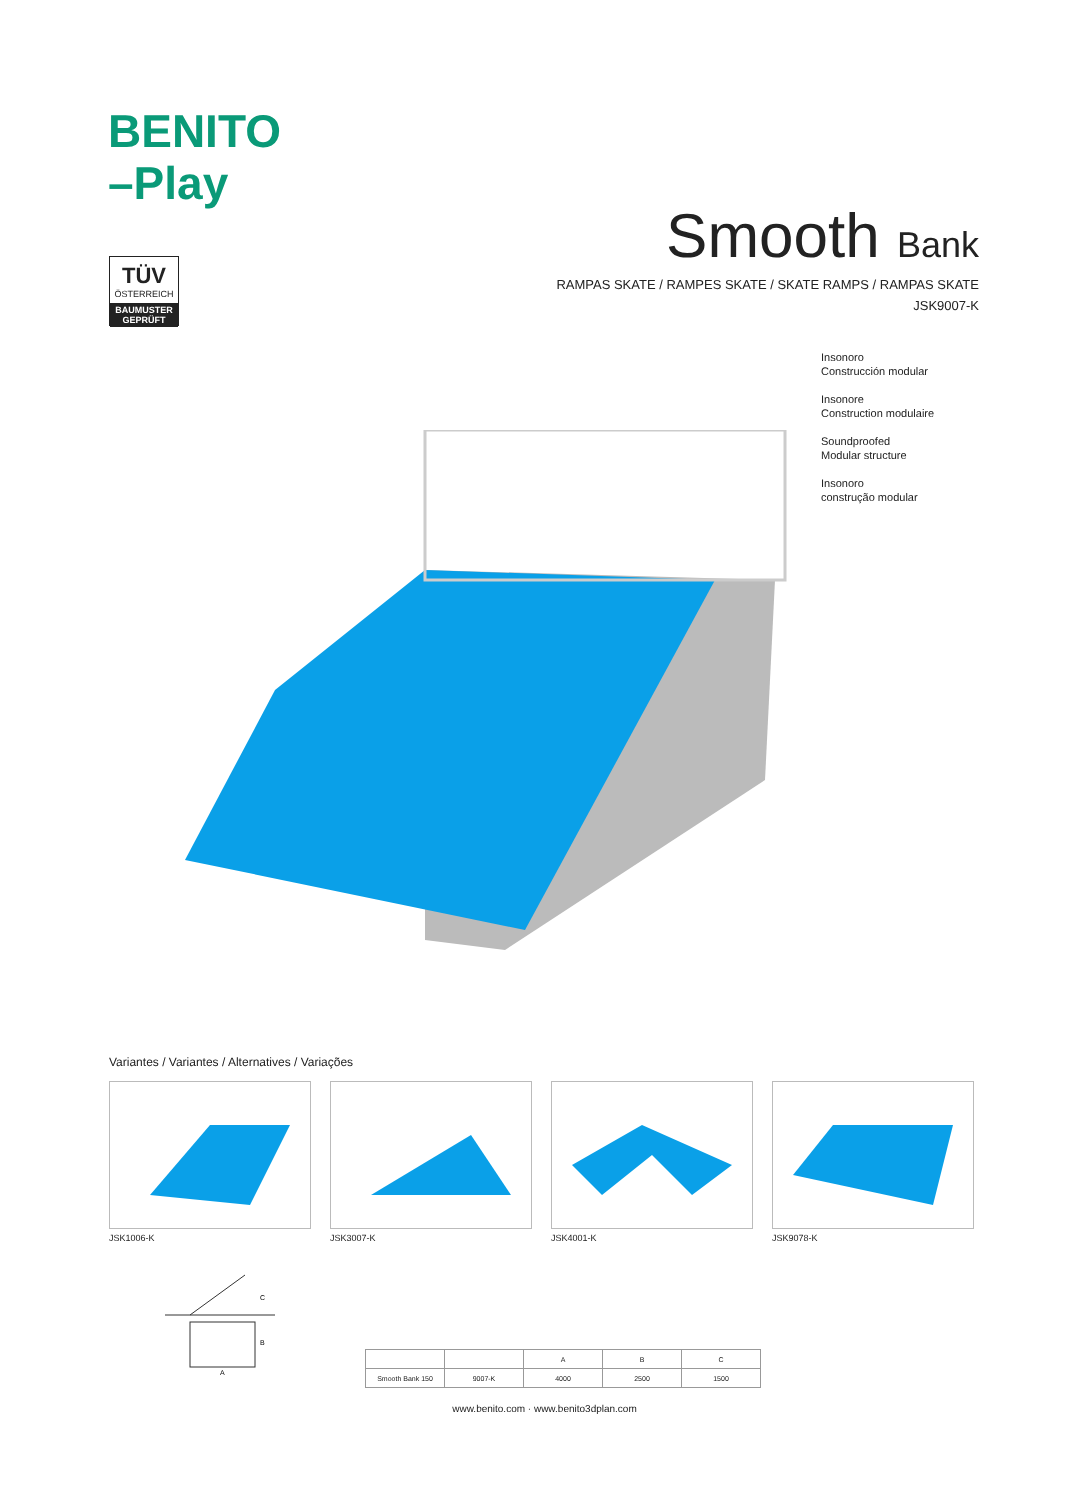BENITO
–Play
TÜV
ÖSTERREICH
BAUMUSTER GEPRÜFT
Smooth Bank
RAMPAS SKATE / RAMPES SKATE / SKATE RAMPS / RAMPAS SKATE
JSK9007-K
Insonoro
Construcción modular
Insonore
Construction modulaire
Soundproofed
Modular structure
Insonoro
construção modular
Variantes / Variantes / Alternatives / Variações
JSK1006-K JSK3007-K JSK4001-K JSK9078-K
C
B
A
| | | A | B | C |
| --- | --- | --- | --- | --- |
| Smooth Bank 150 | 9007-K | 4000 | 2500 | 1500 |
www.benito.com · www.benito3dplan.com